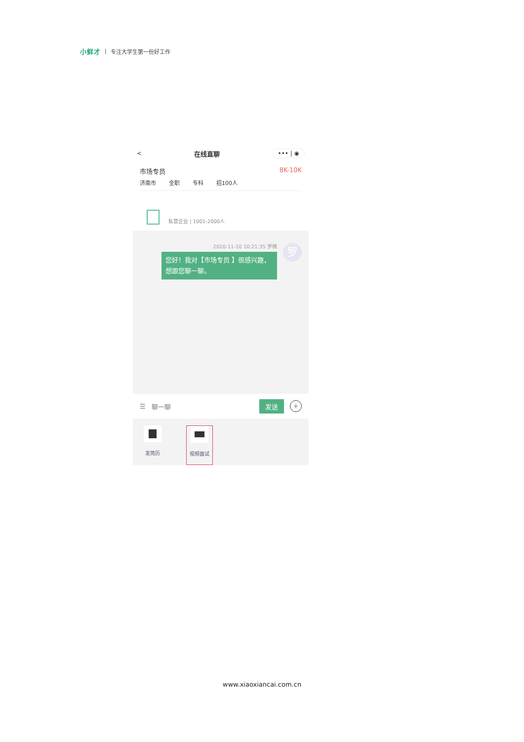小鲜才 | 专注大学生第一份好工作
< 在线直聊 ••• | ◉
市场专员 8K-10K
济南市 全职 专科 招100人
私营企业 | 1001-2000人
2020-11-10 10:21:35 罗楠
您好！我对【市场专员 】很感兴趣，想跟您聊一聊。
罗
☰ 聊一聊 发送 +
发简历 视频面试
www.xiaoxiancai.com.cn